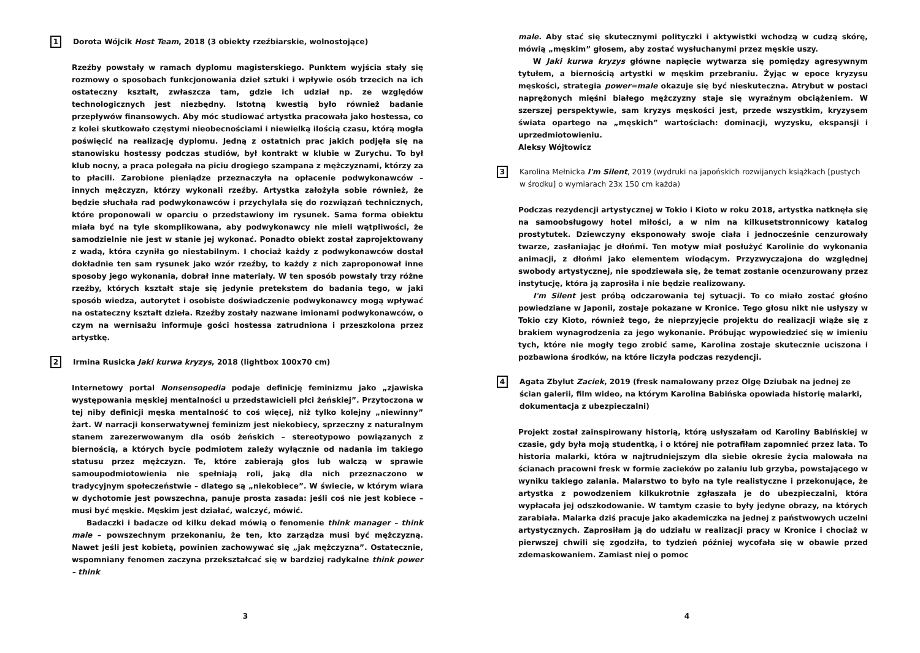1 Dorota Wójcik Host Team, 2018 (3 obiekty rzeźbiarskie, wolnostojące)
Rzeźby powstały w ramach dyplomu magisterskiego. Punktem wyjścia stały się rozmowy o sposobach funkcjonowania dzieł sztuki i wpływie osób trzecich na ich ostateczny kształt, zwłaszcza tam, gdzie ich udział np. ze względów technologicznych jest niezbędny. Istotną kwestią było również badanie przepływów finansowych. Aby móc studiować artystka pracowała jako hostessa, co z kolei skutkowało częstymi nieobecnościami i niewielką ilością czasu, którą mogła poświęcić na realizację dyplomu. Jedną z ostatnich prac jakich podjęła się na stanowisku hostessy podczas studiów, był kontrakt w klubie w Zurychu. To był klub nocny, a praca polegała na piciu drogiego szampana z mężczyznami, którzy za to płacili. Zarobione pieniądze przeznaczyła na opłacenie podwykonawców – innych mężczyzn, którzy wykonali rzeźby. Artystka założyła sobie również, że będzie słuchała rad podwykonawców i przychylała się do rozwiązań technicznych, które proponowali w oparciu o przedstawiony im rysunek. Sama forma obiektu miała być na tyle skomplikowana, aby podwykonawcy nie mieli wątpliwości, że samodzielnie nie jest w stanie jej wykonać. Ponadto obiekt został zaprojektowany z wadą, która czyniła go niestabilnym. I chociaż każdy z podwykonawców dostał dokładnie ten sam rysunek jako wzór rzeźby, to każdy z nich zaproponował inne sposoby jego wykonania, dobrał inne materiały. W ten sposób powstały trzy różne rzeźby, których kształt staje się jedynie pretekstem do badania tego, w jaki sposób wiedza, autorytet i osobiste doświadczenie podwykonawcy mogą wpływać na ostateczny kształt dzieła. Rzeźby zostały nazwane imionami podwykonawców, o czym na wernisażu informuje gości hostessa zatrudniona i przeszkolona przez artystkę.
2 Irmina Rusicka Jaki kurwa kryzys, 2018 (lightbox 100x70 cm)
Internetowy portal Nonsensopedia podaje definicję feminizmu jako „zjawiska występowania męskiej mentalności u przedstawicieli płci żeńskiej”. Przytoczona w tej niby definicji męska mentalność to coś więcej, niż tylko kolejny „niewinny” żart. W narracji konserwatywnej feminizm jest niekobiecy, sprzeczny z naturalnym stanem zarezerwowanym dla osób żeńskich – stereotypowo powiązanych z biernością, a których bycie podmiotem zależy wyłącznie od nadania im takiego statusu przez mężczyzn. Te, które zabierają głos lub walczą w sprawie samoupodmiotowienia nie spełniają roli, jaką dla nich przeznaczono w tradycyjnym społeczeństwie – dlatego są „niekobiece”. W świecie, w którym wiara w dychotomie jest powszechna, panuje prosta zasada: jeśli coś nie jest kobiece – musi być męskie. Męskim jest działać, walczyć, mówić.
Badaczki i badacze od kilku dekad mówią o fenomenie think manager – think male – powszechnym przekonaniu, że ten, kto zarządza musi być mężczyzną. Nawet jeśli jest kobietą, powinien zachowywać się „jak mężczyzna”. Ostatecznie, wspomniany fenomen zaczyna przekształcać się w bardziej radykalne think power – think
3
male. Aby stać się skutecznymi polityczki i aktywistki wchodzą w cudzą skórę, mówią „męskim” głosem, aby zostać wysłuchanymi przez męskie uszy.
W Jaki kurwa kryzys główne napięcie wytwarza się pomiędzy agresywnym tytułem, a biernością artystki w męskim przebraniu. Żyjąc w epoce kryzysu męskości, strategia power=male okazuje się być nieskuteczna. Atrybut w postaci naprężonych mięśni białego mężczyzny staje się wyraźnym obciążeniem. W szerszej perspektywie, sam kryzys męskości jest, przede wszystkim, kryzysem świata opartego na „męskich” wartościach: dominacji, wyzysku, ekspansji i uprzedmiotowieniu.
Aleksy Wójtowicz
3 Karolina Mełnicka I'm Silent, 2019 (wydruki na japońskich rozwijanych książkach [pustych w środku] o wymiarach 23x 150 cm każda)
Podczas rezydencji artystycznej w Tokio i Kioto w roku 2018, artystka natknęła się na samoobsługowy hotel miłości, a w nim na kilkusetstronnicowy katalog prostytutek. Dziewczyny eksponowały swoje ciała i jednocześnie cenzurowały twarze, zasłaniając je dłońmi. Ten motyw miał posłużyć Karolinie do wykonania animacji, z dłońmi jako elementem wiodącym. Przyzwyczajona do względnej swobody artystycznej, nie spodziewała się, że temat zostanie ocenzurowany przez instytucję, która ją zaprosiła i nie będzie realizowany.
I'm Silent jest próbą odczarowania tej sytuacji. To co miało zostać głośno powiedziane w Japonii, zostaje pokazane w Kronice. Tego głosu nikt nie usłyszy w Tokio czy Kioto, również tego, że nieprzyjęcie projektu do realizacji wiąże się z brakiem wynagrodzenia za jego wykonanie. Próbując wypowiedzieć się w imieniu tych, które nie mogły tego zrobić same, Karolina zostaje skutecznie uciszona i pozbawiona środków, na które liczyła podczas rezydencji.
4 Agata Zbylut Zaciek, 2019 (fresk namalowany przez Olgę Dziubak na jednej ze ścian galerii, film wideo, na którym Karolina Babińska opowiada historię malarki, dokumentacja z ubezpieczalni)
Projekt został zainspirowany historią, którą usłyszałam od Karoliny Babińskiej w czasie, gdy była moją studentką, i o której nie potrafiłam zapomnieć przez lata. To historia malarki, która w najtrudniejszym dla siebie okresie życia malowała na ścianach pracowni fresk w formie zacieków po zalaniu lub grzyba, powstającego w wyniku takiego zalania. Malarstwo to było na tyle realistyczne i przekonujące, że artystka z powodzeniem kilkukrotnie zgłaszała je do ubezpieczalni, która wypłacała jej odszkodowanie. W tamtym czasie to były jedyne obrazy, na których zarabiała. Malarka dziś pracuje jako akademiczka na jednej z państwowych uczelni artystycznych. Zaprosiłam ją do udziału w realizacji pracy w Kronice i chociaż w pierwszej chwili się zgodziła, to tydzień później wycofała się w obawie przed zdemaskowaniem. Zamiast niej o pomoc
4